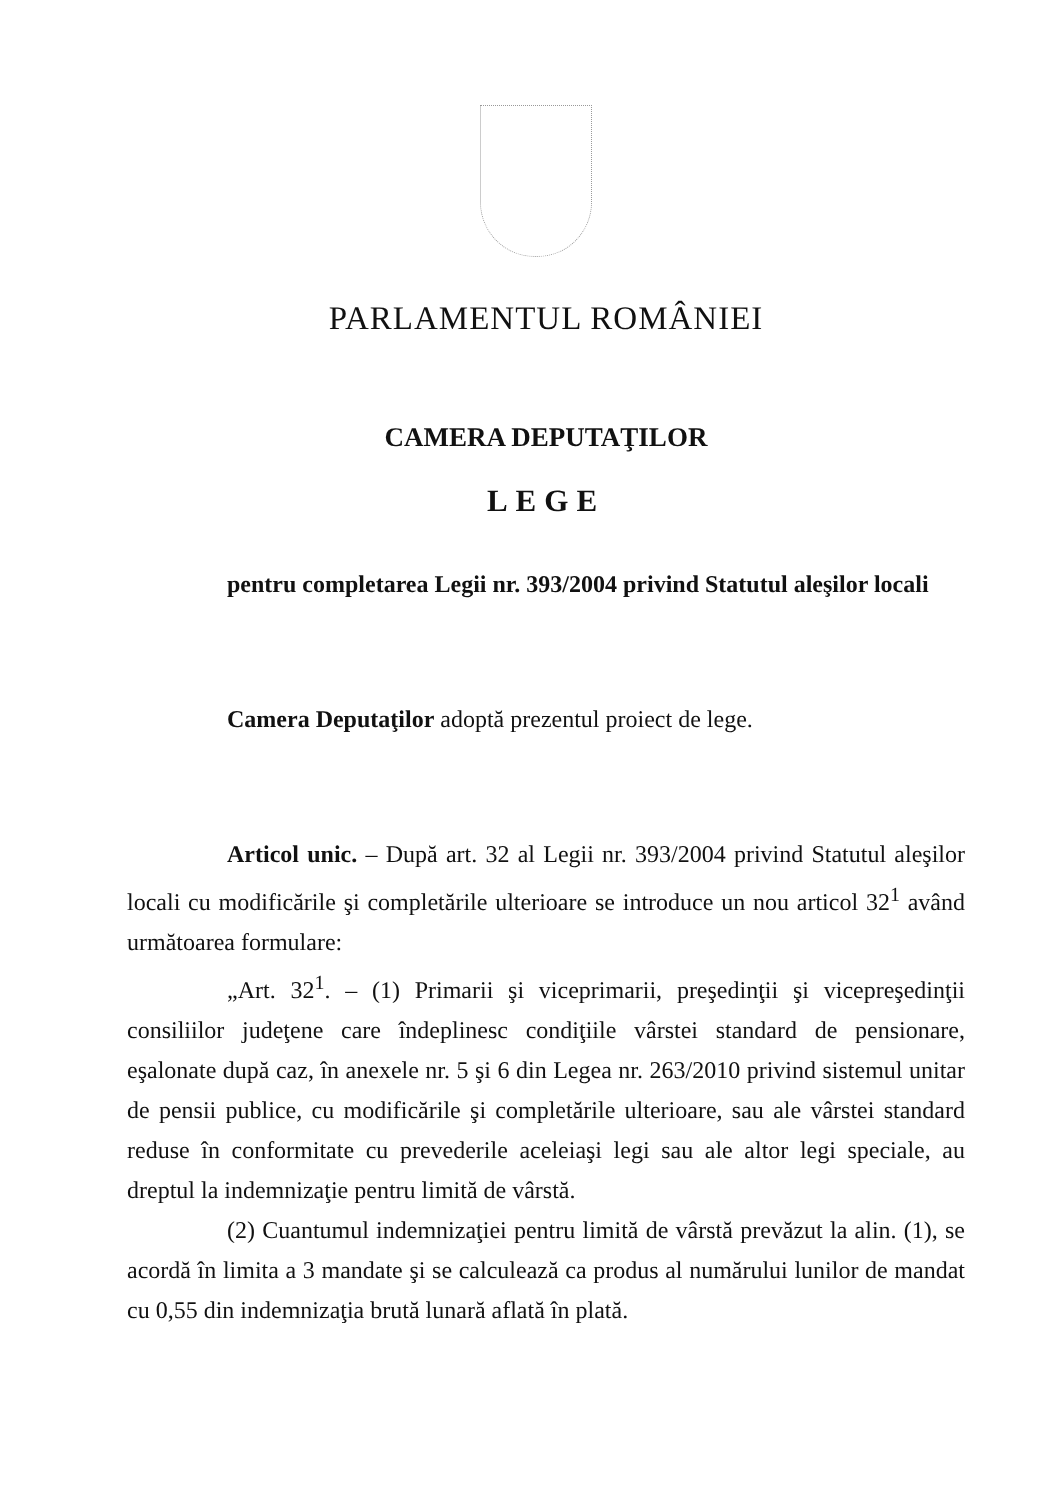PARLAMENTUL ROMÂNIEI
CAMERA DEPUTAŢILOR
LEGE
pentru completarea Legii nr. 393/2004 privind Statutul aleşilor locali
Camera Deputaţilor adoptă prezentul proiect de lege.
Articol unic. – După art. 32 al Legii nr. 393/2004 privind Statutul aleşilor locali cu modificările şi completările ulterioare se introduce un nou articol 32<sup>1</sup> având următoarea formulare:
„Art. 32<sup>1</sup>. – (1) Primarii şi viceprimarii, preşedinţii şi vicepreşedinţii consiliilor judeţene care îndeplinesc condiţiile vârstei standard de pensionare, eşalonate după caz, în anexele nr. 5 şi 6 din Legea nr. 263/2010 privind sistemul unitar de pensii publice, cu modificările şi completările ulterioare, sau ale vârstei standard reduse în conformitate cu prevederile aceleiaşi legi sau ale altor legi speciale, au dreptul la indemnizaţie pentru limită de vârstă.
(2) Cuantumul indemnizaţiei pentru limită de vârstă prevăzut la alin. (1), se acordă în limita a 3 mandate şi se calculează ca produs al numărului lunilor de mandat cu 0,55 din indemnizaţia brută lunară aflată în plată.